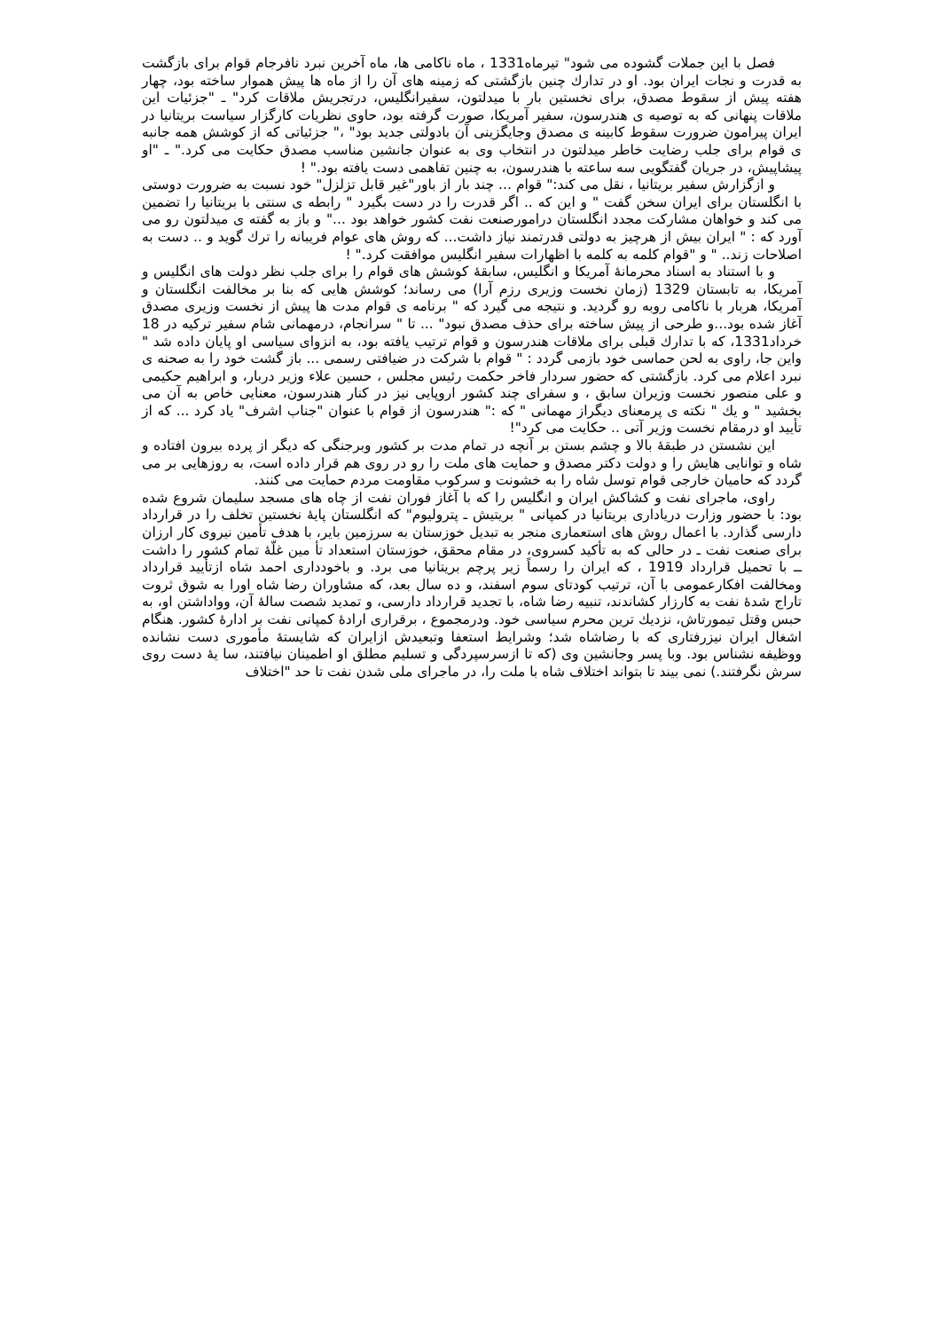فصل با این جملات گشوده می شود" تیرماه1331 ، ماه ناکامی ها، ماه آخرین نبرد نافرجام قوام برای بازگشت به قدرت و نجات ایران بود. او در تدارك چنین بازگشتی که زمینه های آن را از ماه ها پیش هموار ساخته بود، چهار هفته پیش از سقوط مصدق، برای نخستین بار با میدلتون، سفیرانگلیس، درتجریش ملاقات کرد" ـ "جزئیات این ملاقات پنهانی که به توصیه ی هندرسون، سفیر آمریکا، صورت گرفته بود، حاوی نظریات کارگزار سیاست بریتانیا در ایران پیرامون ضرورت سقوط کابینه ی مصدق وجایگزینی آن بادولتی جدید بود" ،" جزئیاتی که از کوشش همه جانبه ی قوام برای جلب رضایت خاطر میدلتون در انتخاب وی به عنوان جانشین مناسب مصدق حکایت می کرد." ـ "او پیشاپیش، در جریان گفتگویی سه ساعته با هندرسون، به چنین تفاهمی دست یافته بود." !
و ازگزارش سفیر بریتانیا ، نقل می کند:" قوام ... چند بار از باور"غیر قابل تزلزل" خود نسبت به ضرورت دوستی با انگلستان برای ایران سخن گفت " و این که .. اگر قدرت را در دست بگیرد " رابطه ی سنتی با بریتانیا را تضمین می کند و خواهان مشارکت مجدد انگلستان درامورصنعت نفت کشور خواهد بود ..." و باز به گفته ی میدلتون رو می آورد که : " ایران بیش از هرچیز به دولتی قدرتمند نیاز داشت... که روش های عوام فریبانه را ترك گوید و .. دست به اصلاحات زند.. " و "قوام کلمه به کلمه با اظهارات سفیر انگلیس موافقت کرد." !
و با استناد به اسناد محرمانهٔ آمریکا و انگلیس، سابقهٔ کوشش های قوام را برای جلب نظر دولت های انگلیس و آمریکا، به تابستان 1329 (زمان نخست وزیری رزم آرا) می رساند؛ کوشش هایی که بنا بر مخالفت انگلستان و آمریکا، هربار با ناکامی روبه رو گردید. و نتیجه می گیرد که " برنامه ی قوام مدت ها پیش از نخست وزیری مصدق آغاز شده بود...و طرحی از پیش ساخته برای حذف مصدق نبود" ... تا " سرانجام، درمهمانی شام سفیر ترکیه در 18 خرداد1331، که با تدارك قبلی برای ملاقات هندرسون و قوام ترتیب یافته بود، به انزوای سیاسی او پایان داده شد " واین جا، راوی به لحن حماسی خود بازمی گردد : " قوام با شرکت در ضیافتی رسمی ... باز گشت خود را به صحنه ی نبرد اعلام می کرد. بازگشتی که حضور سردار فاخر حکمت رئیس مجلس ، حسین علاء وزیر دربار، و ابراهیم حکیمی و علی منصور نخست وزیران سابق ، و سفرای چند کشور اروپایی نیز در کنار هندرسون، معنایی خاص به آن می بخشید " و یك " نکته ی پرمعنای دیگراز مهمانی " که :" هندرسون از قوام با عنوان "جناب اشرف" یاد کرد ... که از تأیید او درمقام نخست وزیر آتی .. حکایت می کرد"!
این نشستن در طبقهٔ بالا و چشم بستن بر آنچه در تمام مدت بر کشور وبرجنگی که دیگر از پرده بیرون افتاده و شاه و توانایی هایش را و دولت دکتر مصدق و حمایت های ملت را رو در روی هم قرار داده است، به روزهایی بر می گردد که حامیان خارجی قوام توسل شاه را به خشونت و سرکوب مقاومت مردم حمایت می کنند.
راوی، ماجرای نفت و کشاکش ایران و انگلیس را که با آغاز فوران نفت از چاه های مسجد سلیمان شروع شده بود: با حضور وزارت دریاداری بریتانیا در کمپانی " بریتیش ـ پترولیوم" که انگلستان پایهٔ نخستین تخلف را در قرارداد دارسی گذارد. با اعمال روش های استعماری منجر به تبدیل خوزستان به سرزمین بایر، با هدف تأمین نیروی کار ارزان برای صنعت نفت ـ در حالی که به تأکید کسروی، در مقام محقق، خوزستان استعداد تأ مین غلّهٔ تمام کشور را داشت ــ با تحمیل قرارداد 1919 ، که ایران را رسماً زیر پرچم بریتانیا می برد. و باخودداری احمد شاه ازتأیید قرارداد ومخالفت افکارعمومی با آن، ترتیب کودتای سوم اسفند، و ده سال بعد، که مشاوران رضا شاه اورا به شوق ثروت تاراج شدهٔ نفت به کارزار کشاندند، تنبیه رضا شاه، با تجدید قرارداد دارسی، و تمدید شصت سالهٔ آن، وواداشتن او، به حبس وقتل تیمورتاش، نزدیك ترین محرم سیاسی خود. ودرمجموع ، برقراری ارادهٔ کمپانی نفت بر ادارهٔ کشور. هنگام اشغال ایران نیزرفتاری که با رضاشاه شد؛ وشرایط استعفا وتبعیدش ازایران که شایستهٔ مأموری دست نشانده ووظیفه نشناس بود. وبا پسر وجانشین وی (که تا ازسرسپردگی و تسلیم مطلق او اطمینان نیافتند، سا یهٔ دست روی سرش نگرفتند.) نمی بیند تا بتواند اختلاف شاه با ملت را، در ماجرای ملی شدن نفت تا حد "اختلاف